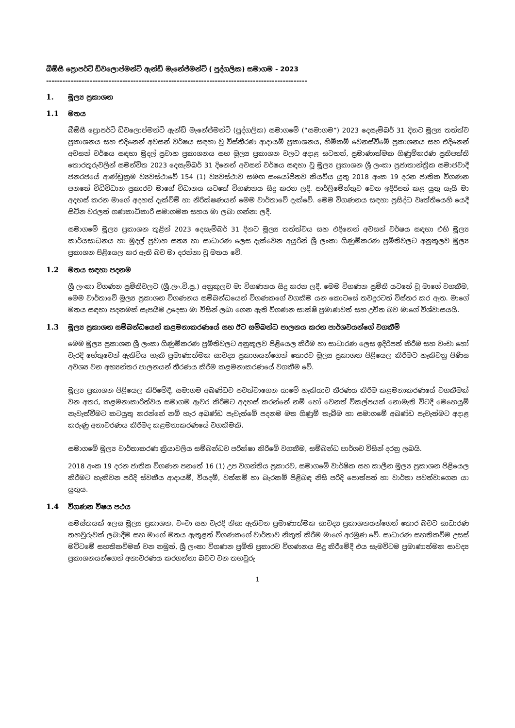බීඕසී ප්‍රොපර්ටි ඩිවලොප්මන්ට් ඇන්ඩ් මැනේජ්මන්ට් ( පුද්ගලික) සමාගම - 2023
------------------------------------------------------------------------------------------------
1. මූල්‍ය ප්‍රකාශන
1.1 මතය
බීඕසී ප්‍රොපර්ටි ඩිවලොප්මන්ට් ඇන්ඩ් මැනේජ්මන්ට් (පුද්ගලික) සමාගමේ (“සමාගම”) 2023 දෙසැම්බර් 31 දිනට මූල්‍ය තත්ත්ව ප්‍රකාශනය සහ එදිනෙන් අවසන් වර්ෂය සඳහා වූ විස්තීරණ ආදායම් ප්‍රකාශනය, හිමිකම් වෙනස්වීමේ ප්‍රකාශනය සහ එදිනෙන් අවසන් වර්ෂය සඳහා මුදල් ප්‍රවාහ ප්‍රකාශනය සහ මූල්‍ය ප්‍රකාශන වලට අදාළ සටහන්, ප්‍රමාණාත්මක ගිණුම්කරණ ප්‍රතිපත්ති තොරතුරුවලින් සමන්විත 2023 දෙසැම්බර් 31 දිනෙන් අවසන් වර්ෂය සඳහා වූ මූල්‍ය ප්‍රකාශන ශ්‍රී ලංකා ප්‍රජාතාන්ත්‍රික සමාජවාදී ජනරජයේ ආණ්ඩුක්‍රම ව්‍යවස්ථාවේ 154 (1) ව්‍යවස්ථාව සමඟ සංයෝජිතව කියවිය යුතු 2018 අංක 19 දරන ජාතික විගණන පනතේ විධිවිධාන ප්‍රකාරව මාගේ විධානය යටතේ විගණනය සිදු කරන ලදි. පාර්ලිමේන්තුව වෙත ඉදිරිපත් කළ යුතු යැයි මා අදහස් කරන මාගේ අදහස් දැක්වීම් හා නිරීක්ෂණයන් මෙම වාර්තාවේ දැක්වේ. මෙම විගණනය සඳහා ප්‍රසිද්ධ වෘත්තියෙහි යෙදී සිටින වරලත් ගණකාධිකාරී සමාගමක සහය මා ලබා ගන්නා ලදී.
සමාගමේ මූල්‍ය ප්‍රකාශන තුළින් 2023 දෙසැම්බර් 31 දිනට මූල්‍ය තත්ත්වය සහ එදිනෙන් අවසන් වර්ෂය සඳහා එහි මූල්‍ය කාර්යසාධනය හා මුදල් ප්‍රවාහ සත්‍ය හා සාධාරණ ලෙස දැක්වෙන අයුරින් ශ්‍රී ලංකා ගිණුම්කරණ ප්‍රමිතිවලට අනුකූලව මූල්‍ය ප්‍රකාශන පිළියෙල කර ඇති බව මා දරන්නා වූ මතය වේ.
1.2 මතය සඳහා පදනම
ශ්‍රී ලංකා විගණන ප්‍රමිතිවලට (ශ්‍රී.ලං.වි.ප්‍ර.) අනුකූලව මා විගණනය සිදු කරන ලදී. මෙම විගණන ප්‍රමිති යටතේ වූ මාගේ වගකීම, මෙම වාර්තාවේ මූල්‍ය ප්‍රකාශන විගණනය සම්බන්ධයෙන් විගණකගේ වගකීම යන කොටසේ තවදුරටත් විස්තර කර ඇත. මාගේ මතය සඳහා පදනමක් සැපයීම උදෙසා මා විසින් ලබා ගෙන ඇති විගණන සාක්ෂි ප්‍රමාණවත් සහ උචිත බව මාගේ විශ්වාසයයි.
1.3 මූල්‍ය ප්‍රකාශන සම්බන්ධයෙන් කළමනාකරණයේ සහ ඊට සම්බන්ධ පාලනය කරන පාර්ශවයන්ගේ වගකීම්
මෙම මූල්‍ය ප්‍රකාශන ශ්‍රී ලංකා ගිණුම්කරණ ප්‍රමිතිවලට අනුකූලව පිළියෙල කිරීම හා සාධාරණ ලෙස ඉදිරිපත් කිරීම සහ වංචා හෝ වැරදි හේතුවෙන් ඇතිවිය හැකි ප්‍රමාණාත්මක සාවද්‍ය ප්‍රකාශයන්ගෙන් තොරව මූල්‍ය ප්‍රකාශන පිළියෙල කිරීමට හැකිවනු පිණිස අවශ්‍ය වන අභ්‍යන්තර පාලනයන් තීරණය කිරීම කළමනාකරණයේ වගකීම වේ.
මූල්‍ය ප්‍රකාශන පිළියෙල කිරීමේදී, සමාගම අඛණ්ඩව පවත්වාගෙන යාමේ හැකියාව තීරණය කිරීම කළමනාකරණයේ වගකීමක් වන අතර, කළමනාකාරිත්වය සමාගම ඈවර කිරීමට අදහස් කරන්නේ නම් හෝ වෙනත් විකල්පයක් නොමැති විටදී මෙහෙයුම් නැවැත්වීමට කටයුතු කරන්නේ නම් හැර අඛණ්ඩ පැවැත්මේ පදනම මත ගිණුම් තැබීම හා සමාගමේ අඛණ්ඩ පැවැත්මට අදාළ කරුණු අනාවරණය කිරීමද කළමනාකරණයේ වගකීමකි.
සමාගමේ මූල්‍ය වාර්තාකරණ ක්‍රියාවලිය සම්බන්ධව පරික්ෂා කිරීමේ වගකීම, සම්බන්ධ පාර්ශව විසින් දරනු ලබයි.
2018 අංක 19 දරන ජාතික විගණන පනතේ 16 (1) උප වගන්තිය ප්‍රකාරව, සමාගමේ වාර්ෂික සහ කාලීන මූල්‍ය ප්‍රකාශන පිළියෙල කිරීමට හැකිවන පරිදි ස්වකීය ආදායම්, වියදම්, වත්කම් හා බැරකම් පිළිබඳ නිසි පරිදි පොත්පත් හා වාර්තා පවත්වාගෙන යා යුතුය.
1.4 විගණන විෂය පථය
සමස්තයක් ලෙස මූල්‍ය ප්‍රකාශන, වංචා සහ වැරදි නිසා ඇතිවන ප්‍රමාණාත්මක සාවද්‍ය ප්‍රකාශනයන්ගෙන් තොර බවට සාධාරණ තහවුරුවක් ලබාදීම සහ මාගේ මතය ඇතුළත් විගණකගේ වාර්තාව නිකුත් කිරීම මාගේ අරමුණ වේ. සාධාරණ සහතිකවීම උසස් මට්ටමේ සහතිකවීමක් වන නමුත්, ශ්‍රී ලංකා විගණන ප්‍රමිති ප්‍රකාරව විගණනය සිදු කිරීමේදී එය සැමවිටම ප්‍රමාණාත්මක සාවද්‍ය ප්‍රකාශනයන්ගෙන් අනාවරණය කරගන්නා බවට වන තහවුරු
1